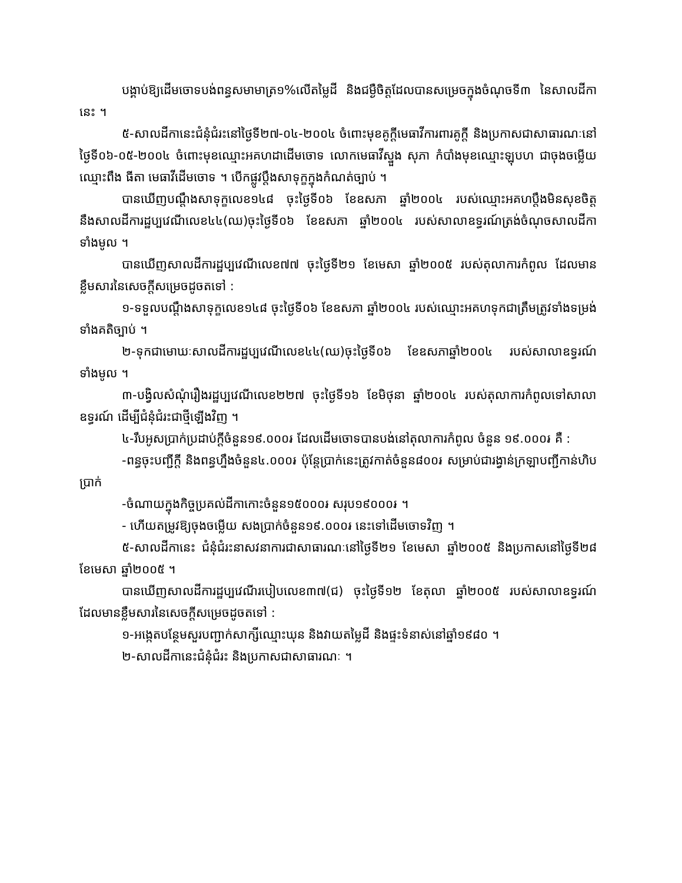បង្គាប់ឱ្យដើមចោទបង់ពន្ធសមាមាត្រ១%លើតម្លៃដី និងជម្ងឺចិត្តដែលបានសម្រេចក្នុងចំណុចទី៣ នៃសាលដីកានេះ ។
៥-សាលដីកានេះជំនុំជំរះនៅថ្ងៃទី២៧-០៤-២០០៤ ចំពោះមុខគូក្តីមេធាវីការពារគូក្តី និងប្រកាសជាសាធារណៈនៅថ្ងៃទី០៦-០៥-២០០៤ ចំពោះមុខឈ្មោះអគហដាដើមចោទ លោកមេធាវីស្នួង សុភា កំបាំងមុខឈ្មោះឡុបហ ជាចុងចម្លើយឈ្មោះពឹង ធីតា មេធាវីដើមចោទ ។ បើកផ្លូវប្តឹងសាទុក្ខក្នុងកំណត់ច្បាប់ ។
បានឃើញបណ្តឹងសាទុក្ខលេខ១៤៨ ចុះថ្ងៃទី០៦ ខែឧសភា ឆ្នាំ២០០៤ របស់ឈ្មោះអគហប្តឹងមិនសុខចិត្តនឹងសាលដីការដ្ឋប្បវេណីលេខ៤៤(ឈ)ចុះថ្ងៃទី០៦ ខែឧសភា ឆ្នាំ២០០៤ របស់សាលាឧទ្ធរណ៍ត្រង់ចំណុចសាលដីកាទាំងមូល ។
បានឃើញសាលដីការដ្ឋប្បវេណីលេខ៧៧ ចុះថ្ងៃទី២១ ខែមេសា ឆ្នាំ២០០៥ របស់តុលាការកំពូល ដែលមានខ្លឹមសារនៃសេចក្តីសម្រេចដូចតទៅ :
១-ទទួលបណ្តឹងសាទុក្ខលេខ១៤៨ ចុះថ្ងៃទី០៦ ខែឧសភា ឆ្នាំ២០០៤ របស់ឈ្មោះអគហទុកជាត្រឹមត្រូវទាំងទម្រង់ ទាំងគតិច្បាប់ ។
២-ទុកជាមោឃៈសាលដីការដ្ឋប្បវេណីលេខ៤៤(ឈ)ចុះថ្ងៃទី០៦ ខែឧសភាឆ្នាំ២០០៤ របស់សាលាឧទ្ធរណ៍ទាំងមូល ។
៣-បង្វិលសំណុំរឿងរដ្ឋប្បវេណីលេខ២២៧ ចុះថ្ងៃទី១៦ ខែមិថុនា ឆ្នាំ២០០៤ របស់តុលាការកំពូលទៅសាលាឧទ្ធរណ៍ ដើម្បីជំនុំជំរះជាថ្មីឡើងវិញ ។
៤-រឹបអូសប្រាក់ប្រដាប់ក្តីចំនួន១៩.០០០៛ ដែលដើមចោទបានបង់នៅតុលាការកំពូល ចំនួន ១៩.០០០៛ គឺ :
-ពន្ធចុះបញ្ជីក្តី និងពន្ធហ្នឹងចំនួន៤.០០០៛ ប៉ុន្តែប្រាក់នេះត្រូវកាត់ចំនួន៨០០៛ សម្រាប់ជារង្វាន់ក្រឡាបញ្ជីកាន់ហិបប្រាក់
-ចំណាយក្នុងកិច្ចប្រគល់ដីកាកោះចំនួន១៥០០០៛ សរុប១៩០០០៛ ។
- ហើយតម្រូវឱ្យចុងចម្លើយ សងប្រាក់ចំនួន១៩.០០០៛ នេះទៅដើមចោទវិញ ។
៥-សាលដីកានេះ ជំនុំជំរះនាសវនាការជាសាធារណៈនៅថ្ងៃទី២១ ខែមេសា ឆ្នាំ២០០៥ និងប្រកាសនៅថ្ងៃទី២៨ ខែមេសា ឆ្នាំ២០០៥ ។
បានឃើញសាលដីការដ្ឋប្បវេណីរបៀបលេខ៣៧(ជ) ចុះថ្ងៃទី១២ ខែតុលា ឆ្នាំ២០០៥ របស់សាលាឧទ្ធរណ៍ ដែលមានខ្លឹមសារនៃសេចក្តីសម្រេចដូចតទៅ :
១-អង្កេតបន្ថែមសួរបញ្ជាក់សាក្សីឈ្មោះឃុន និងវាយតម្លៃដី និងផ្ទះទំនាស់នៅឆ្នាំ១៩៨០ ។
២-សាលដីកានេះជំនុំជំរះ និងប្រកាសជាសាធារណៈ ។